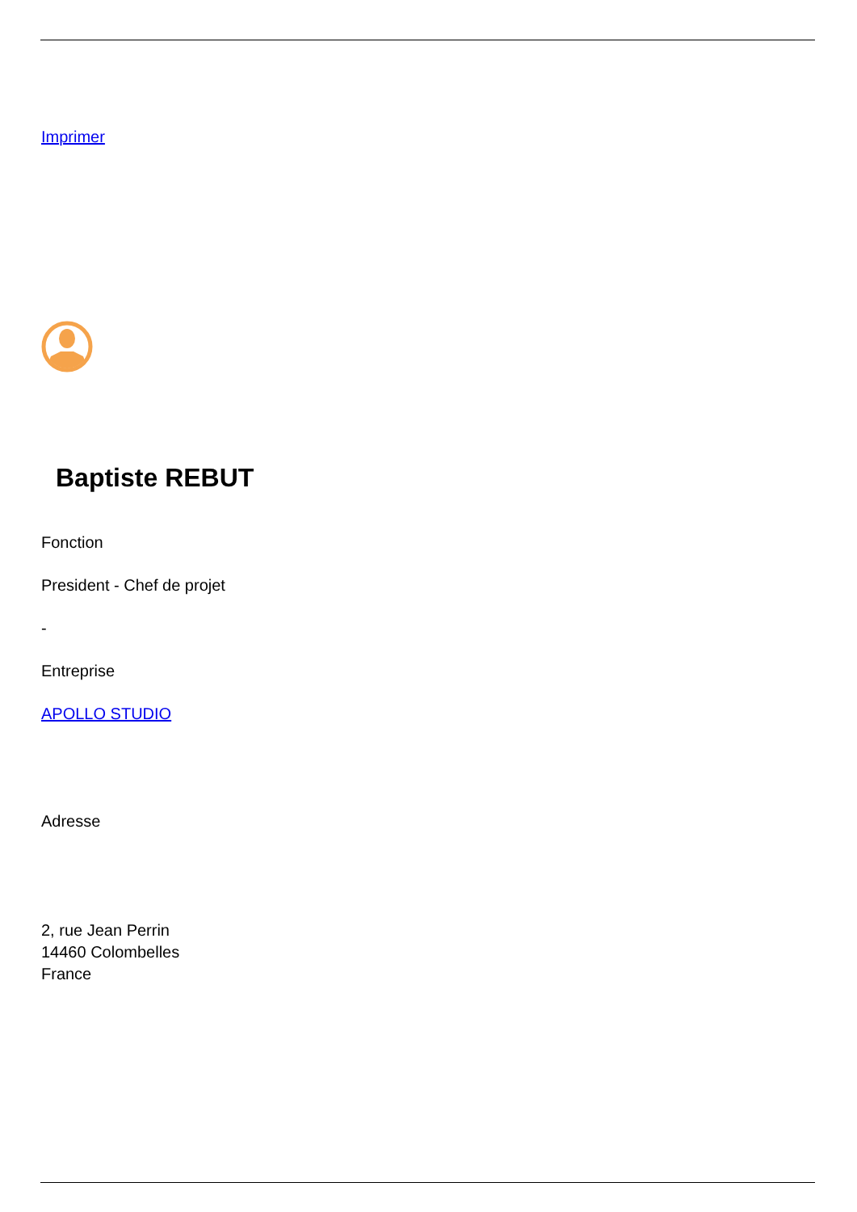Imprimer
Baptiste REBUT
Fonction
President - Chef de projet
-
Entreprise
APOLLO STUDIO
Adresse
2, rue Jean Perrin
14460 Colombelles
France